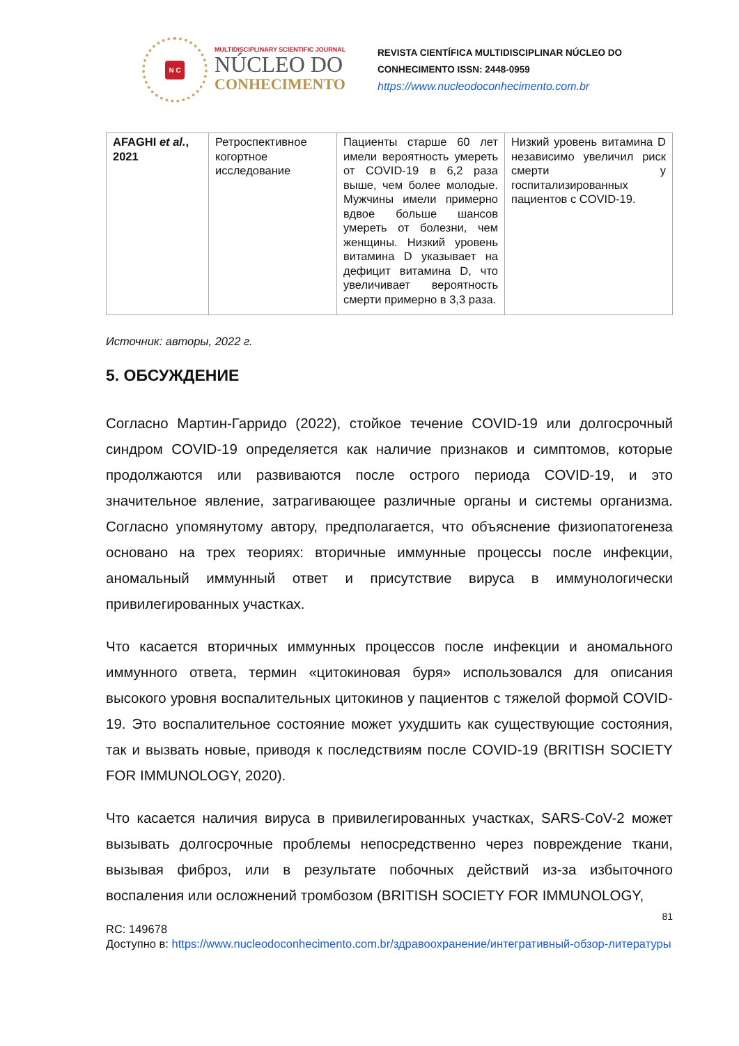N C
MULTIDISCIPLINARY SCIENTIFIC JOURNAL
NÚCLEO DO
CONHECIMENTO
REVISTA CIENTÍFICA MULTIDISCIPLINAR NÚCLEO DO
CONHECIMENTO ISSN: 2448-0959
https://www.nucleodoconhecimento.com.br
| AFAGHI et al. , 2021 | Ретроспективное когортное исследование | Пациенты старше 60 лет имели вероятность умереть от COVID-19 в 6,2 раза выше, чем более молодые. Мужчины имели примерно вдвое больше шансов умереть от болезни, чем женщины. Низкий уровень витамина D указывает на дефицит витамина D, что увеличивает вероятность смерти примерно в 3,3 раза. | Низкий уровень витамина D независимо увеличил риск смерти у госпитализированных пациентов с COVID-19. |
Источник: авторы, 2022 г.
5. ОБСУЖДЕНИЕ
Согласно Мартин-Гарридо (2022), стойкое течение COVID-19 или долгосрочный синдром COVID-19 определяется как наличие признаков и симптомов, которые продолжаются или развиваются после острого периода COVID-19, и это значительное явление, затрагивающее различные органы и системы организма. Согласно упомянутому автору, предполагается, что объяснение физиопатогенеза основано на трех теориях: вторичные иммунные процессы после инфекции, аномальный иммунный ответ и присутствие вируса в иммунологически привилегированных участках.
Что касается вторичных иммунных процессов после инфекции и аномального иммунного ответа, термин «цитокиновая буря» использовался для описания высокого уровня воспалительных цитокинов у пациентов с тяжелой формой COVID-19. Это воспалительное состояние может ухудшить как существующие состояния, так и вызвать новые, приводя к последствиям после COVID-19 (BRITISH SOCIETY FOR IMMUNOLOGY, 2020).
Что касается наличия вируса в привилегированных участках, SARS-CoV-2 может вызывать долгосрочные проблемы непосредственно через повреждение ткани, вызывая фиброз, или в результате побочных действий из-за избыточного воспаления или осложнений тромбозом (BRITISH SOCIETY FOR IMMUNOLOGY,
81
RC: 149678
Доступно в: https://www.nucleodoconhecimento.com.br/здравоохранение/интегративный-обзор-литературы